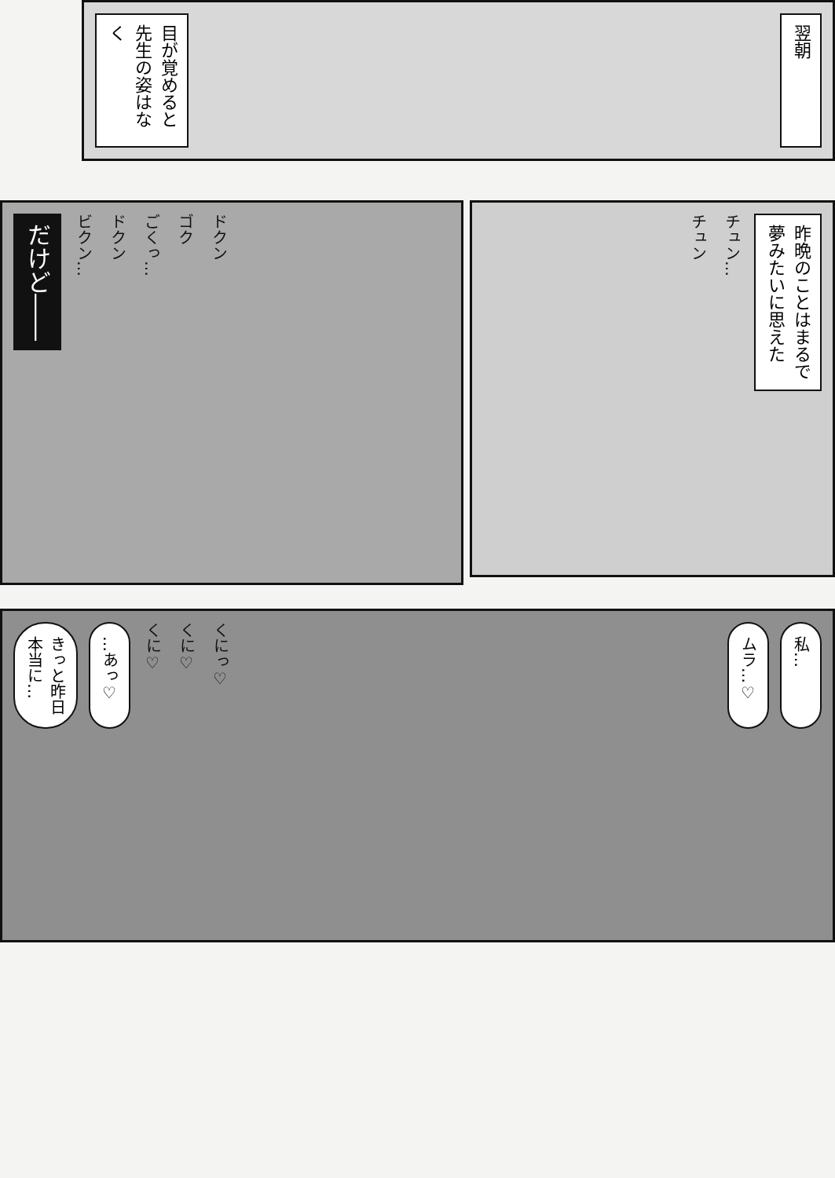目が覚めると
先生の姿はなく
翌朝
だけど――
ビクン…
ドクン
ごくっ…
ゴク
ドクン
チュン
チュン…
昨晩のことはまるで
夢みたいに思えた
きっと昨日
本当に…
…あっ♡
くに♡
くに♡
くにっ♡
ムラ…♡
私…